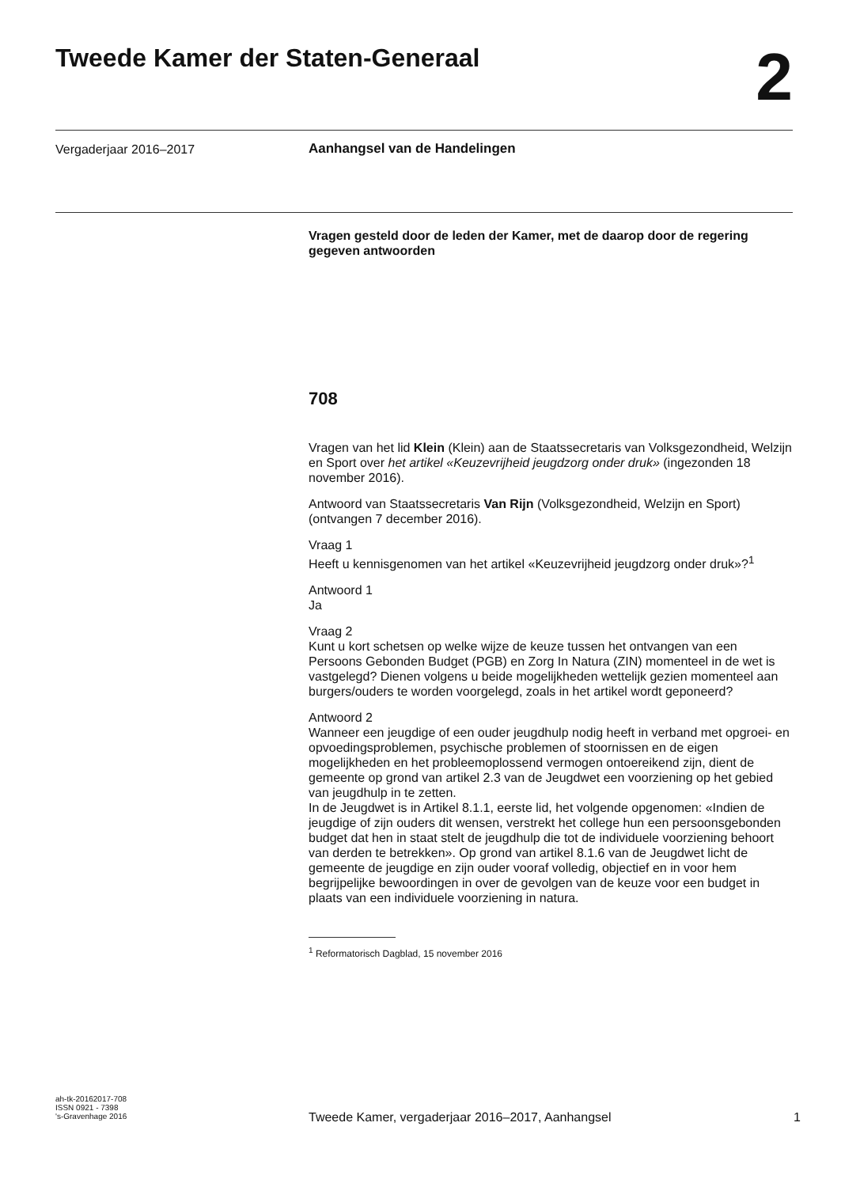Tweede Kamer der Staten-Generaal
2
Vergaderjaar 2016–2017 Aanhangsel van de Handelingen
Vragen gesteld door de leden der Kamer, met de daarop door de regering gegeven antwoorden
708
Vragen van het lid Klein (Klein) aan de Staatssecretaris van Volksgezondheid, Welzijn en Sport over het artikel «Keuzevrijheid jeugdzorg onder druk» (ingezonden 18 november 2016).
Antwoord van Staatssecretaris Van Rijn (Volksgezondheid, Welzijn en Sport) (ontvangen 7 december 2016).
Vraag 1
Heeft u kennisgenomen van het artikel «Keuzevrijheid jeugdzorg onder druk»?<sup>1</sup>
Antwoord 1
Ja
Vraag 2
Kunt u kort schetsen op welke wijze de keuze tussen het ontvangen van een Persoons Gebonden Budget (PGB) en Zorg In Natura (ZIN) momenteel in de wet is vastgelegd? Dienen volgens u beide mogelijkheden wettelijk gezien momenteel aan burgers/ouders te worden voorgelegd, zoals in het artikel wordt geponeerd?
Antwoord 2
Wanneer een jeugdige of een ouder jeugdhulp nodig heeft in verband met opgroei- en opvoedingsproblemen, psychische problemen of stoornissen en de eigen mogelijkheden en het probleemoplossend vermogen ontoereikend zijn, dient de gemeente op grond van artikel 2.3 van de Jeugdwet een voorziening op het gebied van jeugdhulp in te zetten.
In de Jeugdwet is in Artikel 8.1.1, eerste lid, het volgende opgenomen: «Indien de jeugdige of zijn ouders dit wensen, verstrekt het college hun een persoonsgebonden budget dat hen in staat stelt de jeugdhulp die tot de individuele voorziening behoort van derden te betrekken». Op grond van artikel 8.1.6 van de Jeugdwet licht de gemeente de jeugdige en zijn ouder vooraf volledig, objectief en in voor hem begrijpelijke bewoordingen in over de gevolgen van de keuze voor een budget in plaats van een individuele voorziening in natura.
<sup>1</sup> Reformatorisch Dagblad, 15 november 2016
ah-tk-20162017-708
ISSN 0921 - 7398
's-Gravenhage 2016
Tweede Kamer, vergaderjaar 2016–2017, Aanhangsel 1